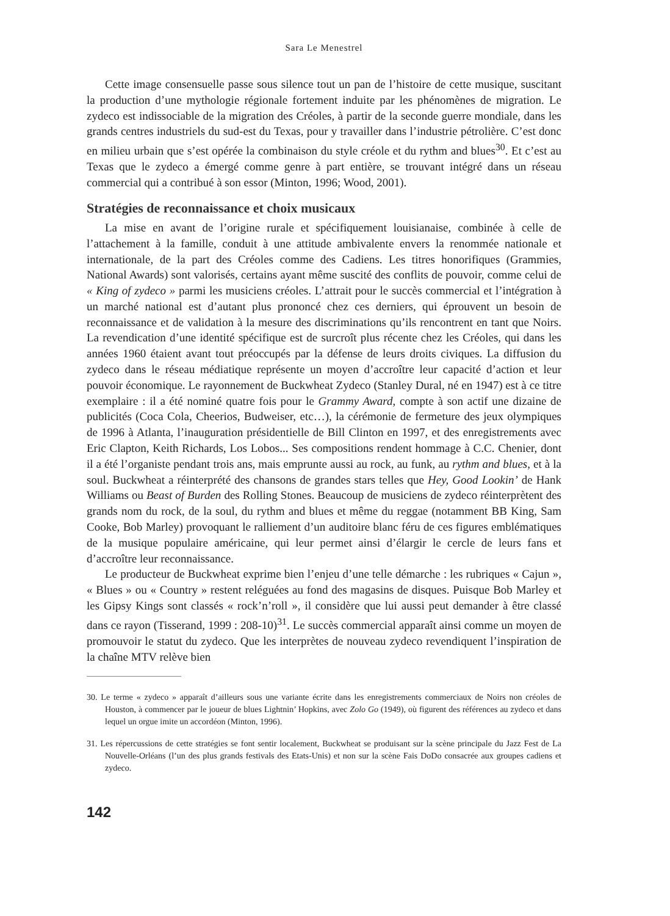Sara Le Menestrel
Cette image consensuelle passe sous silence tout un pan de l’histoire de cette musique, suscitant la production d’une mythologie régionale fortement induite par les phénomènes de migration. Le zydeco est indissociable de la migration des Créoles, à partir de la seconde guerre mondiale, dans les grands centres industriels du sud-est du Texas, pour y travailler dans l’industrie pétrolière. C’est donc en milieu urbain que s’est opérée la combinaison du style créole et du rythm and blues<sup>30</sup>. Et c’est au Texas que le zydeco a émergé comme genre à part entière, se trouvant intégré dans un réseau commercial qui a contribué à son essor (Minton, 1996; Wood, 2001).
Stratégies de reconnaissance et choix musicaux
La mise en avant de l’origine rurale et spécifiquement louisianaise, combinée à celle de l’attachement à la famille, conduit à une attitude ambivalente envers la renommée nationale et internationale, de la part des Créoles comme des Cadiens. Les titres honorifiques (Grammies, National Awards) sont valorisés, certains ayant même suscité des conflits de pouvoir, comme celui de « King of zydeco » parmi les musiciens créoles. L’attrait pour le succès commercial et l’intégration à un marché national est d’autant plus prononcé chez ces derniers, qui éprouvent un besoin de reconnaissance et de validation à la mesure des discriminations qu’ils rencontrent en tant que Noirs. La revendication d’une identité spécifique est de surcroît plus récente chez les Créoles, qui dans les années 1960 étaient avant tout préoccupés par la défense de leurs droits civiques. La diffusion du zydeco dans le réseau médiatique représente un moyen d’accroître leur capacité d’action et leur pouvoir économique. Le rayonnement de Buckwheat Zydeco (Stanley Dural, né en 1947) est à ce titre exemplaire : il a été nominé quatre fois pour le Grammy Award, compte à son actif une dizaine de publicités (Coca Cola, Cheerios, Budweiser, etc…), la cérémonie de fermeture des jeux olympiques de 1996 à Atlanta, l’inauguration présidentielle de Bill Clinton en 1997, et des enregistrements avec Eric Clapton, Keith Richards, Los Lobos... Ses compositions rendent hommage à C.C. Chenier, dont il a été l’organiste pendant trois ans, mais emprunte aussi au rock, au funk, au rythm and blues, et à la soul. Buckwheat a réinterprété des chansons de grandes stars telles que Hey, Good Lookin’ de Hank Williams ou Beast of Burden des Rolling Stones. Beaucoup de musiciens de zydeco réinterprètent des grands nom du rock, de la soul, du rythm and blues et même du reggae (notamment BB King, Sam Cooke, Bob Marley) provoquant le ralliement d’un auditoire blanc féru de ces figures emblématiques de la musique populaire américaine, qui leur permet ainsi d’élargir le cercle de leurs fans et d’accroître leur reconnaissance.
Le producteur de Buckwheat exprime bien l’enjeu d’une telle démarche : les rubriques « Cajun », « Blues » ou « Country » restent reléguées au fond des magasins de disques. Puisque Bob Marley et les Gipsy Kings sont classés « rock’n’roll », il considère que lui aussi peut demander à être classé dans ce rayon (Tisserand, 1999 : 208-10)<sup>31</sup>. Le succès commercial apparaît ainsi comme un moyen de promouvoir le statut du zydeco. Que les interprètes de nouveau zydeco revendiquent l’inspiration de la chaîne MTV relève bien
30. Le terme « zydeco » apparaît d’ailleurs sous une variante écrite dans les enregistrements commerciaux de Noirs non créoles de Houston, à commencer par le joueur de blues Lightnin’ Hopkins, avec Zolo Go (1949), où figurent des références au zydeco et dans lequel un orgue imite un accordéon (Minton, 1996).
31. Les répercussions de cette stratégies se font sentir localement, Buckwheat se produisant sur la scène principale du Jazz Fest de La Nouvelle-Orléans (l’un des plus grands festivals des Etats-Unis) et non sur la scène Fais DoDo consacrée aux groupes cadiens et zydeco.
142